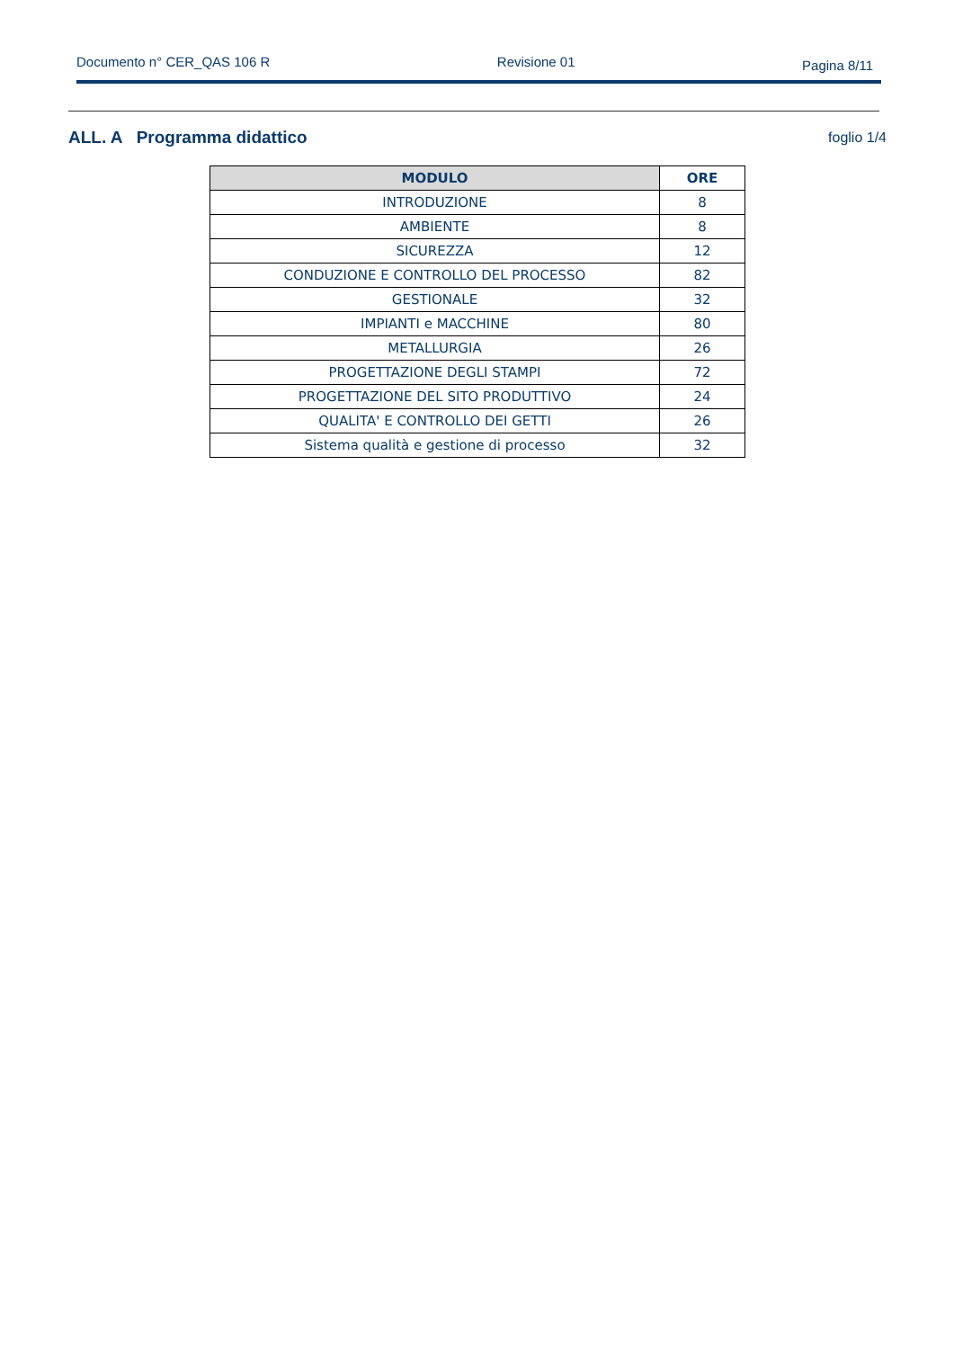Documento n° CER_QAS 106 R Revisione 01 Pagina 8/11
ALL. A Programma didattico foglio 1/4
| MODULO | ORE |
| --- | --- |
| INTRODUZIONE | 8 |
| AMBIENTE | 8 |
| SICUREZZA | 12 |
| CONDUZIONE E CONTROLLO DEL PROCESSO | 82 |
| GESTIONALE | 32 |
| IMPIANTI e MACCHINE | 80 |
| METALLURGIA | 26 |
| PROGETTAZIONE DEGLI STAMPI | 72 |
| PROGETTAZIONE DEL SITO PRODUTTIVO | 24 |
| QUALITA' E CONTROLLO DEI GETTI | 26 |
| Sistema qualità e gestione di processo | 32 |